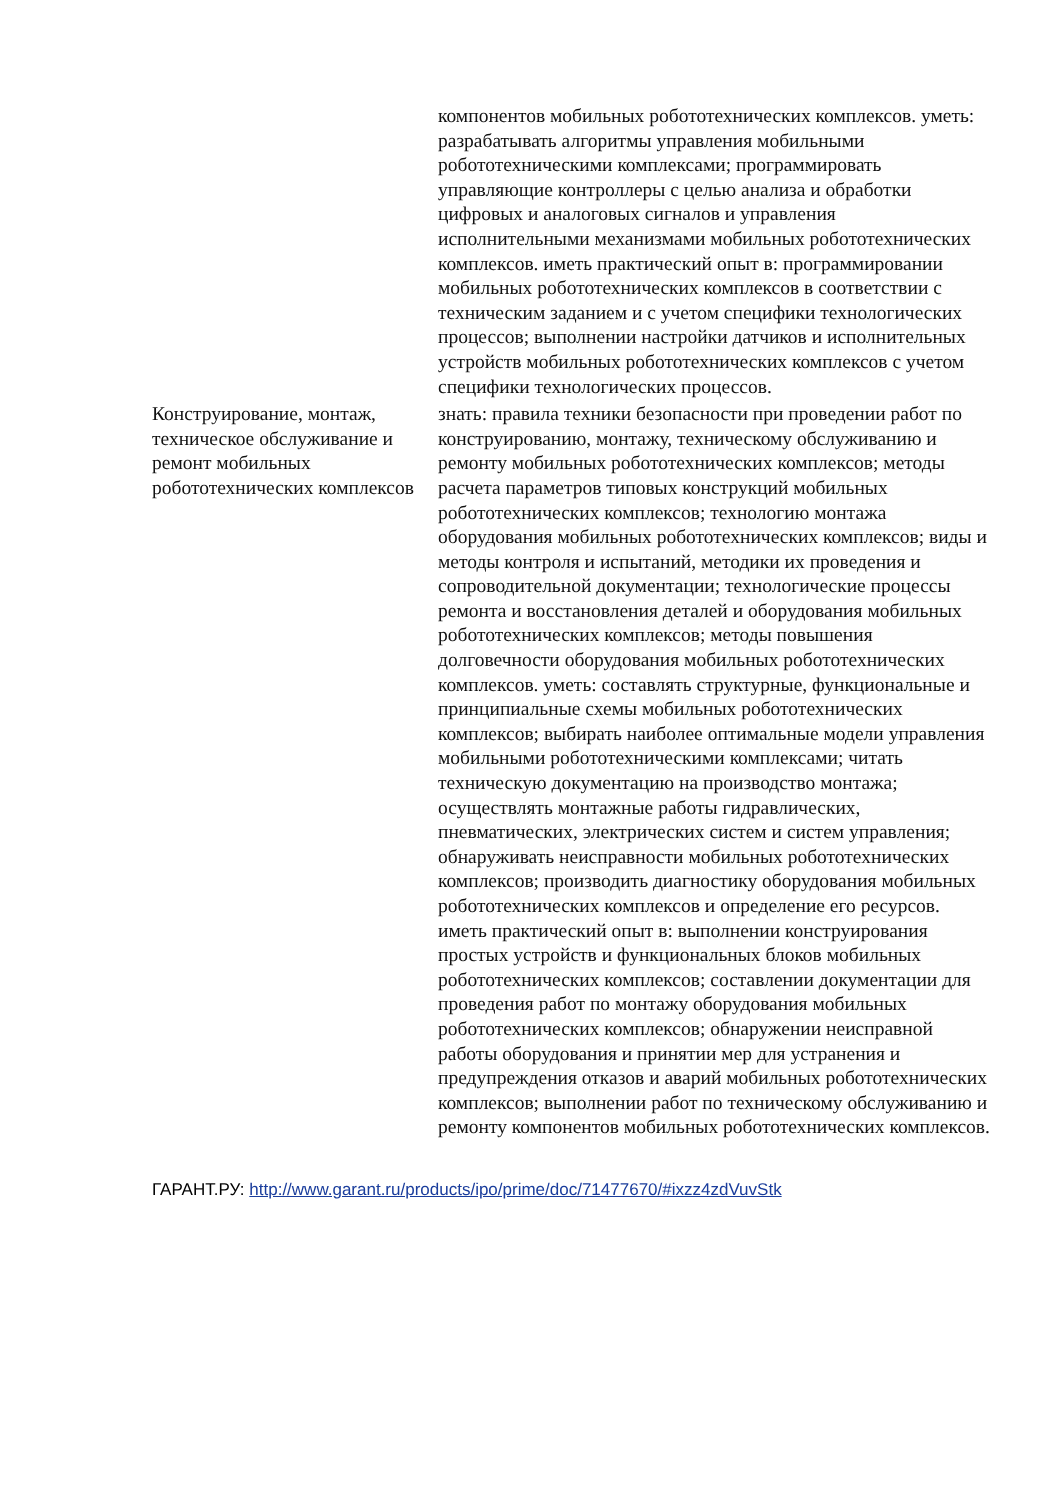| | компонентов мобильных робототехнических комплексов. уметь: разрабатывать алгоритмы управления мобильными робототехническими комплексами; программировать управляющие контроллеры с целью анализа и обработки цифровых и аналоговых сигналов и управления исполнительными механизмами мобильных робототехнических комплексов. иметь практический опыт в: программировании мобильных робототехнических комплексов в соответствии с техническим заданием и с учетом специфики технологических процессов; выполнении настройки датчиков и исполнительных устройств мобильных робототехнических комплексов с учетом специфики технологических процессов. |
| Конструирование, монтаж, техническое обслуживание и ремонт мобильных робототехнических комплексов | знать: правила техники безопасности при проведении работ по конструированию, монтажу, техническому обслуживанию и ремонту мобильных робототехнических комплексов; методы расчета параметров типовых конструкций мобильных робототехнических комплексов; технологию монтажа оборудования мобильных робототехнических комплексов; виды и методы контроля и испытаний, методики их проведения и сопроводительной документации; технологические процессы ремонта и восстановления деталей и оборудования мобильных робототехнических комплексов; методы повышения долговечности оборудования мобильных робототехнических комплексов. уметь: составлять структурные, функциональные и принципиальные схемы мобильных робототехнических комплексов; выбирать наиболее оптимальные модели управления мобильными робототехническими комплексами; читать техническую документацию на производство монтажа; осуществлять монтажные работы гидравлических, пневматических, электрических систем и систем управления; обнаруживать неисправности мобильных робототехнических комплексов; производить диагностику оборудования мобильных робототехнических комплексов и определение его ресурсов. иметь практический опыт в: выполнении конструирования простых устройств и функциональных блоков мобильных робототехнических комплексов; составлении документации для проведения работ по монтажу оборудования мобильных робототехнических комплексов; обнаружении неисправной работы оборудования и принятии мер для устранения и предупреждения отказов и аварий мобильных робототехнических комплексов; выполнении работ по техническому обслуживанию и ремонту компонентов мобильных робототехнических комплексов. |
ГАРАНТ.РУ: http://www.garant.ru/products/ipo/prime/doc/71477670/#ixzz4zdVuvStk